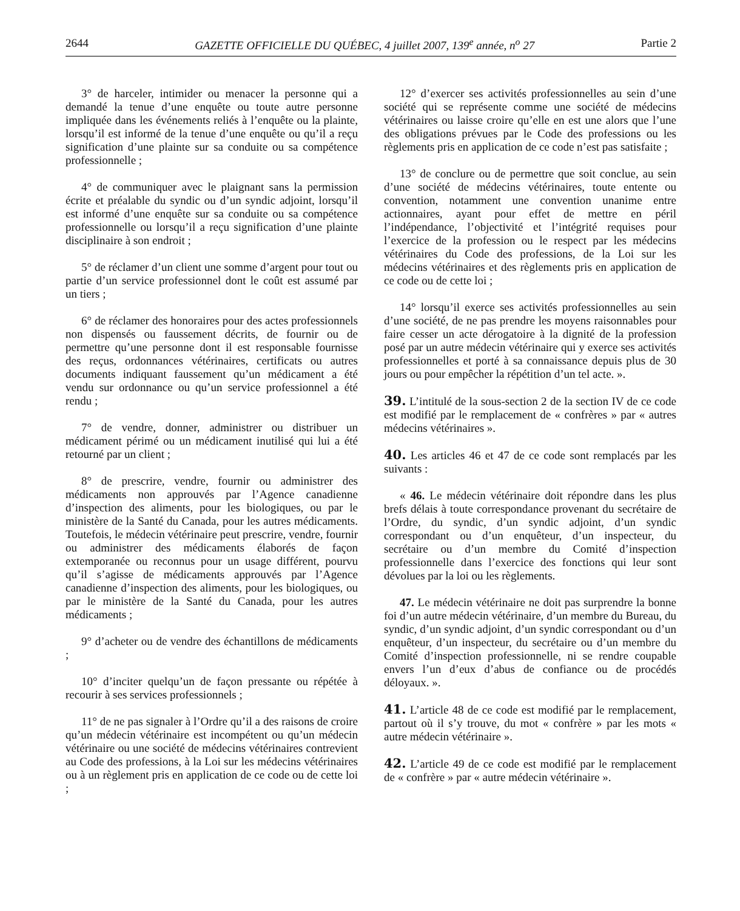2644 GAZETTE OFFICIELLE DU QUÉBEC, 4 juillet 2007, 139<sup>e</sup> année, n<sup>o</sup> 27 Partie 2
3° de harceler, intimider ou menacer la personne qui a demandé la tenue d’une enquête ou toute autre personne impliquée dans les événements reliés à l’enquête ou la plainte, lorsqu’il est informé de la tenue d’une enquête ou qu’il a reçu signification d’une plainte sur sa conduite ou sa compétence professionnelle ;
4° de communiquer avec le plaignant sans la permission écrite et préalable du syndic ou d’un syndic adjoint, lorsqu’il est informé d’une enquête sur sa conduite ou sa compétence professionnelle ou lorsqu’il a reçu signification d’une plainte disciplinaire à son endroit ;
5° de réclamer d’un client une somme d’argent pour tout ou partie d’un service professionnel dont le coût est assumé par un tiers ;
6° de réclamer des honoraires pour des actes professionnels non dispensés ou faussement décrits, de fournir ou de permettre qu’une personne dont il est responsable fournisse des reçus, ordonnances vétérinaires, certificats ou autres documents indiquant faussement qu’un médicament a été vendu sur ordonnance ou qu’un service professionnel a été rendu ;
7° de vendre, donner, administrer ou distribuer un médicament périmé ou un médicament inutilisé qui lui a été retourné par un client ;
8° de prescrire, vendre, fournir ou administrer des médicaments non approuvés par l’Agence canadienne d’inspection des aliments, pour les biologiques, ou par le ministère de la Santé du Canada, pour les autres médicaments. Toutefois, le médecin vétérinaire peut prescrire, vendre, fournir ou administrer des médicaments élaborés de façon extemporanée ou reconnus pour un usage différent, pourvu qu’il s’agisse de médicaments approuvés par l’Agence canadienne d’inspection des aliments, pour les biologiques, ou par le ministère de la Santé du Canada, pour les autres médicaments ;
9° d’acheter ou de vendre des échantillons de médicaments ;
10° d’inciter quelqu’un de façon pressante ou répétée à recourir à ses services professionnels ;
11° de ne pas signaler à l’Ordre qu’il a des raisons de croire qu’un médecin vétérinaire est incompétent ou qu’un médecin vétérinaire ou une société de médecins vétérinaires contrevient au Code des professions, à la Loi sur les médecins vétérinaires ou à un règlement pris en application de ce code ou de cette loi ;
12° d’exercer ses activités professionnelles au sein d’une société qui se représente comme une société de médecins vétérinaires ou laisse croire qu’elle en est une alors que l’une des obligations prévues par le Code des professions ou les règlements pris en application de ce code n’est pas satisfaite ;
13° de conclure ou de permettre que soit conclue, au sein d’une société de médecins vétérinaires, toute entente ou convention, notamment une convention unanime entre actionnaires, ayant pour effet de mettre en péril l’indépendance, l’objectivité et l’intégrité requises pour l’exercice de la profession ou le respect par les médecins vétérinaires du Code des professions, de la Loi sur les médecins vétérinaires et des règlements pris en application de ce code ou de cette loi ;
14° lorsqu’il exerce ses activités professionnelles au sein d’une société, de ne pas prendre les moyens raisonnables pour faire cesser un acte dérogatoire à la dignité de la profession posé par un autre médecin vétérinaire qui y exerce ses activités professionnelles et porté à sa connaissance depuis plus de 30 jours ou pour empêcher la répétition d’un tel acte. ».
39. L’intitulé de la sous-section 2 de la section IV de ce code est modifié par le remplacement de « confrères » par « autres médecins vétérinaires ».
40. Les articles 46 et 47 de ce code sont remplacés par les suivants :
« 46. Le médecin vétérinaire doit répondre dans les plus brefs délais à toute correspondance provenant du secrétaire de l’Ordre, du syndic, d’un syndic adjoint, d’un syndic correspondant ou d’un enquêteur, d’un inspecteur, du secrétaire ou d’un membre du Comité d’inspection professionnelle dans l’exercice des fonctions qui leur sont dévolues par la loi ou les règlements.
47. Le médecin vétérinaire ne doit pas surprendre la bonne foi d’un autre médecin vétérinaire, d’un membre du Bureau, du syndic, d’un syndic adjoint, d’un syndic correspondant ou d’un enquêteur, d’un inspecteur, du secrétaire ou d’un membre du Comité d’inspection professionnelle, ni se rendre coupable envers l’un d’eux d’abus de confiance ou de procédés déloyaux. ».
41. L’article 48 de ce code est modifié par le remplacement, partout où il s’y trouve, du mot « confrère » par les mots « autre médecin vétérinaire ».
42. L’article 49 de ce code est modifié par le remplacement de « confrère » par « autre médecin vétérinaire ».